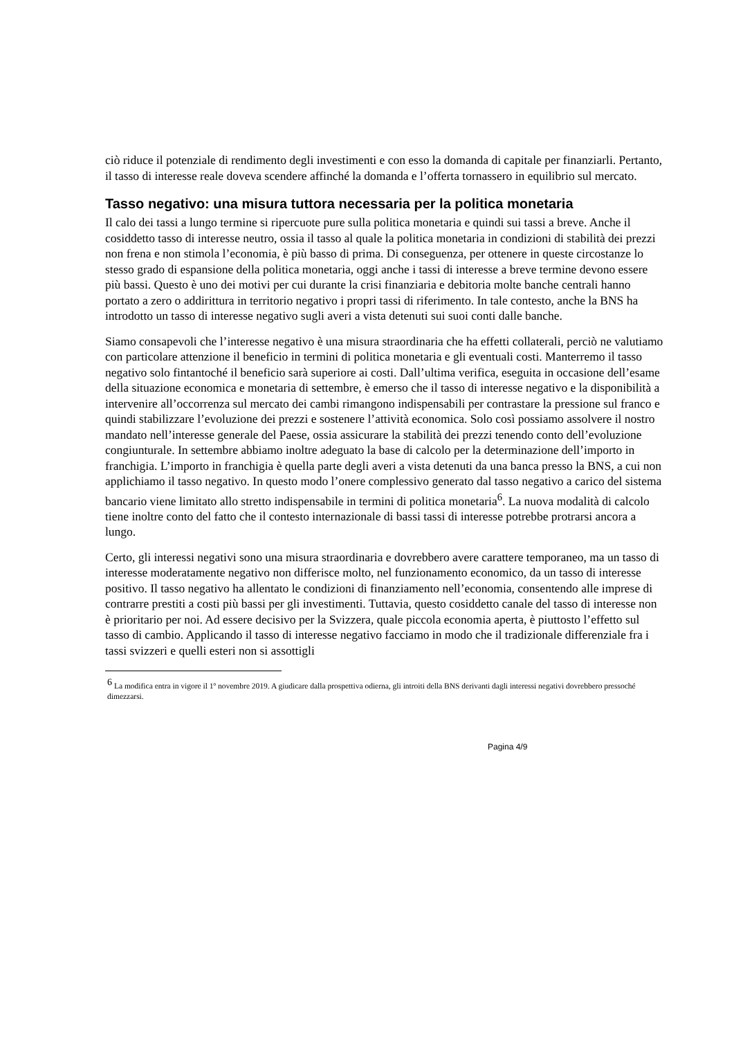ciò riduce il potenziale di rendimento degli investimenti e con esso la domanda di capitale per finanziarli. Pertanto, il tasso di interesse reale doveva scendere affinché la domanda e l’offerta tornassero in equilibrio sul mercato.
Tasso negativo: una misura tuttora necessaria per la politica monetaria
Il calo dei tassi a lungo termine si ripercuote pure sulla politica monetaria e quindi sui tassi a breve. Anche il cosiddetto tasso di interesse neutro, ossia il tasso al quale la politica monetaria in condizioni di stabilità dei prezzi non frena e non stimola l’economia, è più basso di prima. Di conseguenza, per ottenere in queste circostanze lo stesso grado di espansione della politica monetaria, oggi anche i tassi di interesse a breve termine devono essere più bassi. Questo è uno dei motivi per cui durante la crisi finanziaria e debitoria molte banche centrali hanno portato a zero o addirittura in territorio negativo i propri tassi di riferimento. In tale contesto, anche la BNS ha introdotto un tasso di interesse negativo sugli averi a vista detenuti sui suoi conti dalle banche.
Siamo consapevoli che l’interesse negativo è una misura straordinaria che ha effetti collaterali, perciò ne valutiamo con particolare attenzione il beneficio in termini di politica monetaria e gli eventuali costi. Manterremo il tasso negativo solo fintantoché il beneficio sarà superiore ai costi. Dall’ultima verifica, eseguita in occasione dell’esame della situazione economica e monetaria di settembre, è emerso che il tasso di interesse negativo e la disponibilità a intervenire all’occorrenza sul mercato dei cambi rimangono indispensabili per contrastare la pressione sul franco e quindi stabilizzare l’evoluzione dei prezzi e sostenere l’attività economica. Solo così possiamo assolvere il nostro mandato nell’interesse generale del Paese, ossia assicurare la stabilità dei prezzi tenendo conto dell’evoluzione congiunturale. In settembre abbiamo inoltre adeguato la base di calcolo per la determinazione dell’importo in franchigia. L’importo in franchigia è quella parte degli averi a vista detenuti da una banca presso la BNS, a cui non applichiamo il tasso negativo. In questo modo l’onere complessivo generato dal tasso negativo a carico del sistema bancario viene limitato allo stretto indispensabile in termini di politica monetaria<sup>6</sup>. La nuova modalità di calcolo tiene inoltre conto del fatto che il contesto internazionale di bassi tassi di interesse potrebbe protrarsi ancora a lungo.
Certo, gli interessi negativi sono una misura straordinaria e dovrebbero avere carattere temporaneo, ma un tasso di interesse moderatamente negativo non differisce molto, nel funzionamento economico, da un tasso di interesse positivo. Il tasso negativo ha allentato le condizioni di finanziamento nell’economia, consentendo alle imprese di contrarre prestiti a costi più bassi per gli investimenti. Tuttavia, questo cosiddetto canale del tasso di interesse non è prioritario per noi. Ad essere decisivo per la Svizzera, quale piccola economia aperta, è piuttosto l’effetto sul tasso di cambio. Applicando il tasso di interesse negativo facciamo in modo che il tradizionale differenziale fra i tassi svizzeri e quelli esteri non si assottigli
<sup>6</sup> La modifica entra in vigore il 1º novembre 2019. A giudicare dalla prospettiva odierna, gli introiti della BNS derivanti dagli interessi negativi dovrebbero pressoché dimezzarsi.
Pagina 4/9